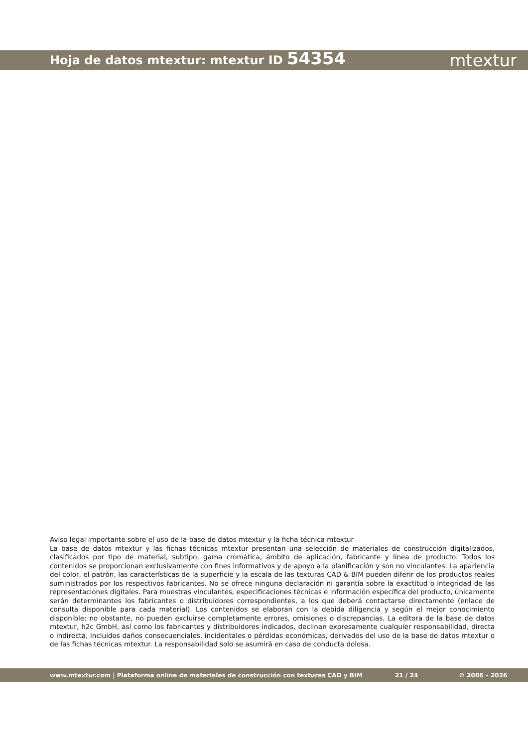Hoja de datos mtextur: mtextur ID 54354
mtextur
Aviso legal importante sobre el uso de la base de datos mtextur y la ficha técnica mtextur
La base de datos mtextur y las fichas técnicas mtextur presentan una selección de materiales de construcción digitalizados, clasificados por tipo de material, subtipo, gama cromática, ámbito de aplicación, fabricante y línea de producto. Todos los contenidos se proporcionan exclusivamente con fines informativos y de apoyo a la planificación y son no vinculantes. La apariencia del color, el patrón, las características de la superficie y la escala de las texturas CAD & BIM pueden diferir de los productos reales suministrados por los respectivos fabricantes. No se ofrece ninguna declaración ni garantía sobre la exactitud o integridad de las representaciones digitales. Para muestras vinculantes, especificaciones técnicas e información específica del producto, únicamente serán determinantes los fabricantes o distribuidores correspondientes, a los que deberá contactarse directamente (enlace de consulta disponible para cada material). Los contenidos se elaboran con la debida diligencia y según el mejor conocimiento disponible; no obstante, no pueden excluirse completamente errores, omisiones o discrepancias. La editora de la base de datos mtextur, h2c GmbH, así como los fabricantes y distribuidores indicados, declinan expresamente cualquier responsabilidad, directa o indirecta, incluidos daños consecuenciales, incidentales o pérdidas económicas, derivados del uso de la base de datos mtextur o de las fichas técnicas mtextur. La responsabilidad solo se asumirá en caso de conducta dolosa.
www.mtextur.com | Plataforma online de materiales de construcción con texturas CAD y BIM 21 / 24 © 2006 – 2026